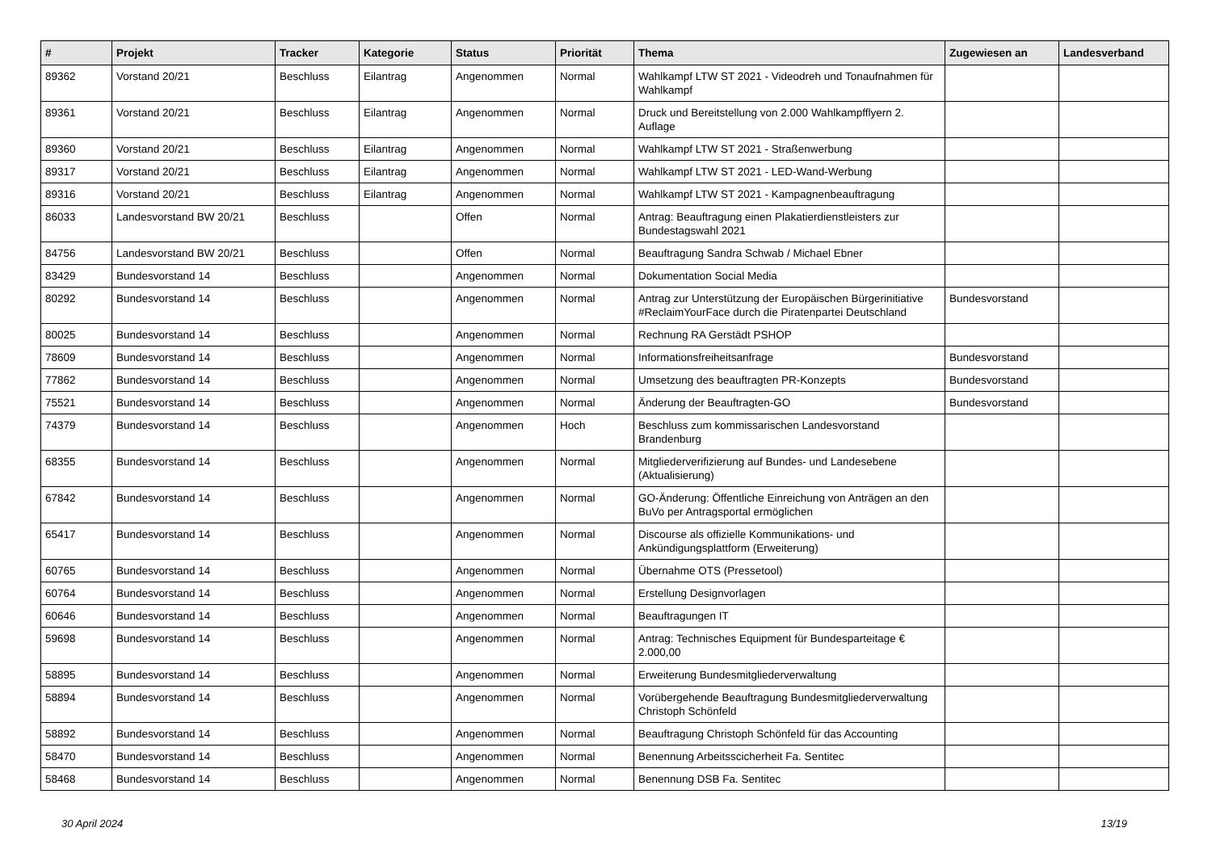| # | Projekt | Tracker | Kategorie | Status | Priorität | Thema | Zugewiesen an | Landesverband |
| --- | --- | --- | --- | --- | --- | --- | --- | --- |
| 89362 | Vorstand 20/21 | Beschluss | Eilantrag | Angenommen | Normal | Wahlkampf LTW ST 2021 - Videodreh und Tonaufnahmen für Wahlkampf | | |
| 89361 | Vorstand 20/21 | Beschluss | Eilantrag | Angenommen | Normal | Druck und Bereitstellung von 2.000 Wahlkampfflyern 2. Auflage | | |
| 89360 | Vorstand 20/21 | Beschluss | Eilantrag | Angenommen | Normal | Wahlkampf LTW ST 2021 - Straßenwerbung | | |
| 89317 | Vorstand 20/21 | Beschluss | Eilantrag | Angenommen | Normal | Wahlkampf LTW ST 2021 - LED-Wand-Werbung | | |
| 89316 | Vorstand 20/21 | Beschluss | Eilantrag | Angenommen | Normal | Wahlkampf LTW ST 2021 - Kampagnenbeauftragung | | |
| 86033 | Landesvorstand BW 20/21 | Beschluss | | Offen | Normal | Antrag: Beauftragung einen Plakatierdienstleisters zur Bundestagswahl 2021 | | |
| 84756 | Landesvorstand BW 20/21 | Beschluss | | Offen | Normal | Beauftragung Sandra Schwab / Michael Ebner | | |
| 83429 | Bundesvorstand 14 | Beschluss | | Angenommen | Normal | Dokumentation Social Media | | |
| 80292 | Bundesvorstand 14 | Beschluss | | Angenommen | Normal | Antrag zur Unterstützung der Europäischen Bürgerinitiative #ReclaimYourFace durch die Piratenpartei Deutschland | Bundesvorstand | |
| 80025 | Bundesvorstand 14 | Beschluss | | Angenommen | Normal | Rechnung RA Gerstädt PSHOP | | |
| 78609 | Bundesvorstand 14 | Beschluss | | Angenommen | Normal | Informationsfreiheitsanfrage | Bundesvorstand | |
| 77862 | Bundesvorstand 14 | Beschluss | | Angenommen | Normal | Umsetzung des beauftragten PR-Konzepts | Bundesvorstand | |
| 75521 | Bundesvorstand 14 | Beschluss | | Angenommen | Normal | Änderung der Beauftragten-GO | Bundesvorstand | |
| 74379 | Bundesvorstand 14 | Beschluss | | Angenommen | Hoch | Beschluss zum kommissarischen Landesvorstand Brandenburg | | |
| 68355 | Bundesvorstand 14 | Beschluss | | Angenommen | Normal | Mitgliederverifizierung auf Bundes- und Landesebene (Aktualisierung) | | |
| 67842 | Bundesvorstand 14 | Beschluss | | Angenommen | Normal | GO-Änderung: Öffentliche Einreichung von Anträgen an den BuVo per Antragsportal ermöglichen | | |
| 65417 | Bundesvorstand 14 | Beschluss | | Angenommen | Normal | Discourse als offizielle Kommunikations- und Ankündigungsplattform (Erweiterung) | | |
| 60765 | Bundesvorstand 14 | Beschluss | | Angenommen | Normal | Übernahme OTS (Pressetool) | | |
| 60764 | Bundesvorstand 14 | Beschluss | | Angenommen | Normal | Erstellung Designvorlagen | | |
| 60646 | Bundesvorstand 14 | Beschluss | | Angenommen | Normal | Beauftragungen IT | | |
| 59698 | Bundesvorstand 14 | Beschluss | | Angenommen | Normal | Antrag: Technisches Equipment für Bundesparteitage € 2.000,00 | | |
| 58895 | Bundesvorstand 14 | Beschluss | | Angenommen | Normal | Erweiterung Bundesmitgliederverwaltung | | |
| 58894 | Bundesvorstand 14 | Beschluss | | Angenommen | Normal | Vorübergehende Beauftragung Bundesmitgliederverwaltung Christoph Schönfeld | | |
| 58892 | Bundesvorstand 14 | Beschluss | | Angenommen | Normal | Beauftragung Christoph Schönfeld für das Accounting | | |
| 58470 | Bundesvorstand 14 | Beschluss | | Angenommen | Normal | Benennung Arbeitsscicherheit Fa. Sentitec | | |
| 58468 | Bundesvorstand 14 | Beschluss | | Angenommen | Normal | Benennung DSB Fa. Sentitec | | |
30 April 2024 13/19